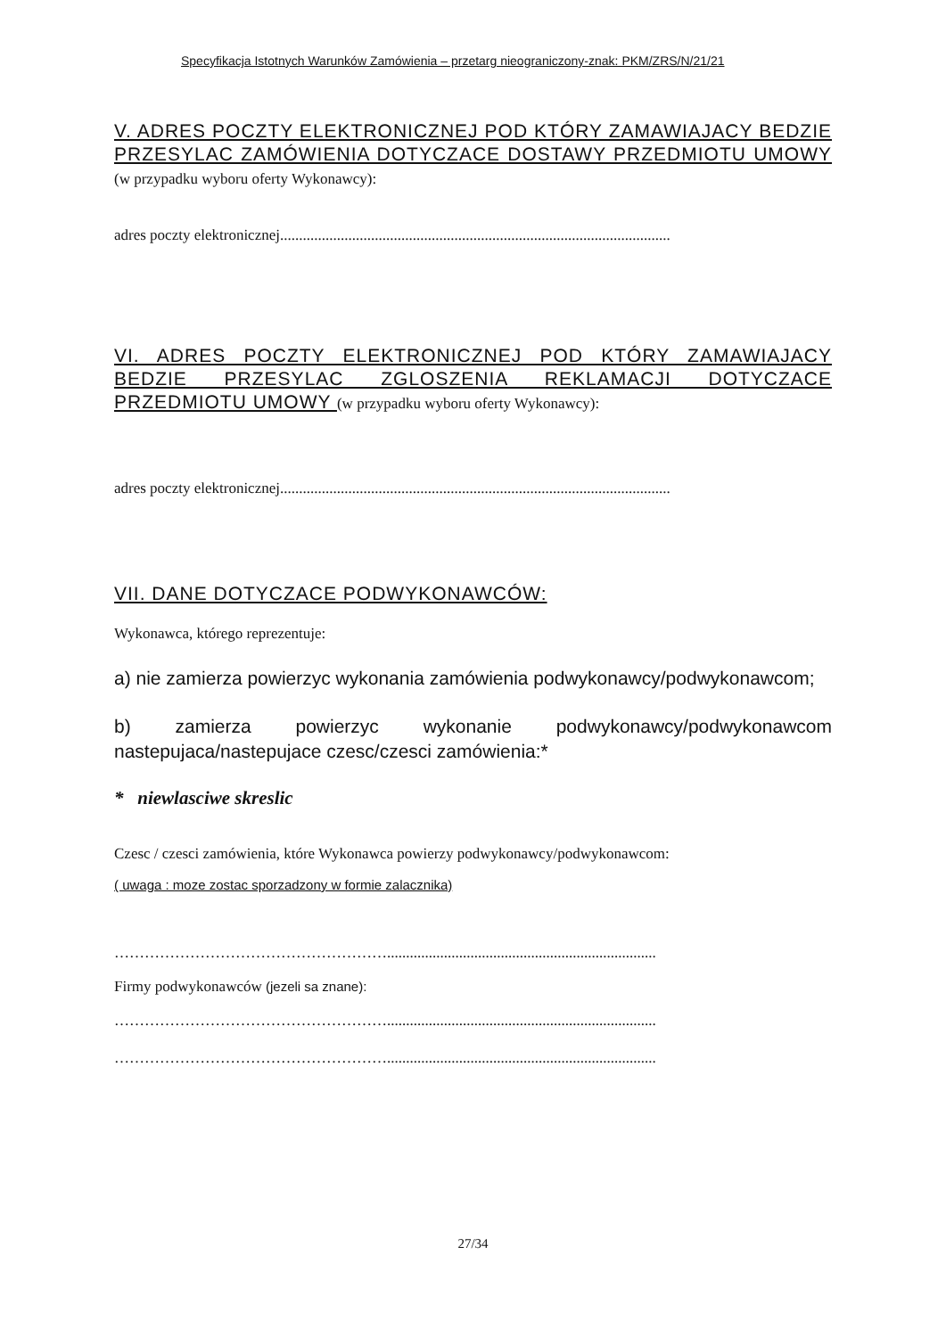Specyfikacja Istotnych Warunków Zamówienia – przetarg nieograniczony-znak: PKM/ZRS/N/21/21
V. ADRES POCZTY ELEKTRONICZNEJ POD KTÓRY ZAMAWIAJACY BEDZIE PRZESYLAC ZAMÓWIENIA DOTYCZACE DOSTAWY PRZEDMIOTU UMOWY (w przypadku wyboru oferty Wykonawcy):
adres poczty elektronicznej.......................................................................................................
VI. ADRES POCZTY ELEKTRONICZNEJ POD KTÓRY ZAMAWIAJACY BEDZIE PRZESYLAC ZGLOSZENIA REKLAMACJI DOTYCZACE PRZEDMIOTU UMOWY (w przypadku wyboru oferty Wykonawcy):
adres poczty elektronicznej.......................................................................................................
VII. DANE DOTYCZACE PODWYKONAWCÓW:
Wykonawca, którego reprezentuje:
a) nie zamierza powierzyc wykonania zamówienia podwykonawcy/podwykonawcom;
b) zamierza powierzyc wykonanie podwykonawcy/podwykonawcom nastepujaca/nastepujace czesc/czesci zamówienia:*
* niewlasciwe skreslic
Czesc / czesci zamówienia, które Wykonawca powierzy podwykonawcy/podwykonawcom:
( uwaga : moze zostac sporzadzony w formie zalacznika)
……………………………………………….......................................................................
Firmy podwykonawców (jezeli sa znane):
……………………………………………….......................................................................
……………………………………………….......................................................................
27/34